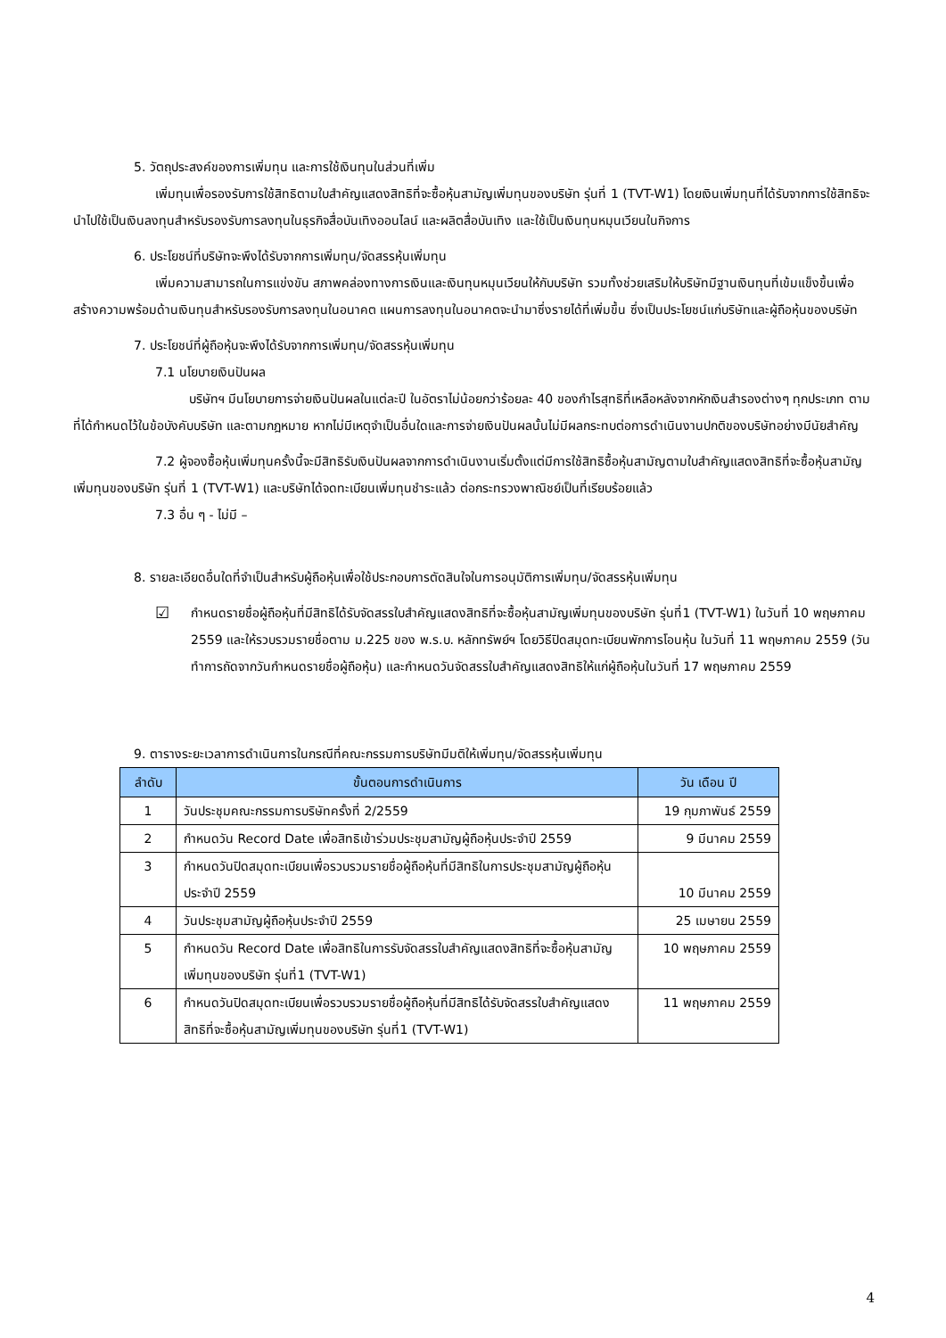5. วัตถุประสงค์ของการเพิ่มทุน และการใช้เงินทุนในส่วนที่เพิ่ม
เพิ่มทุนเพื่อรองรับการใช้สิทธิตามใบสำคัญแสดงสิทธิที่จะซื้อหุ้นสามัญเพิ่มทุนของบริษัท รุ่นที่ 1 (TVT-W1) โดยเงินเพิ่มทุนที่ได้รับจากการใช้สิทธิจะนำไปใช้เป็นเงินลงทุนสำหรับรองรับการลงทุนในธุรกิจสื่อบันเทิงออนไลน์ และผลิตสื่อบันเทิง และใช้เป็นเงินทุนหมุนเวียนในกิจการ
6. ประโยชน์ที่บริษัทจะพึงได้รับจากการเพิ่มทุน/จัดสรรหุ้นเพิ่มทุน
เพิ่มความสามารถในการแข่งขัน สภาพคล่องทางการเงินและเงินทุนหมุนเวียนให้กับบริษัท รวมทั้งช่วยเสริมให้บริษัทมีฐานเงินทุนที่เข้มแข็งขึ้นเพื่อสร้างความพร้อมด้านเงินทุนสำหรับรองรับการลงทุนในอนาคต แผนการลงทุนในอนาคตจะนำมาซึ่งรายได้ที่เพิ่มขึ้น ซึ่งเป็นประโยชน์แก่บริษัทและผู้ถือหุ้นของบริษัท
7. ประโยชน์ที่ผู้ถือหุ้นจะพึงได้รับจากการเพิ่มทุน/จัดสรรหุ้นเพิ่มทุน
7.1 นโยบายเงินปันผล
บริษัทฯ มีนโยบายการจ่ายเงินปันผลในแต่ละปี ในอัตราไม่น้อยกว่าร้อยละ 40 ของกำไรสุทธิที่เหลือหลังจากหักเงินสำรองต่างๆ ทุกประเภท ตามที่ได้กำหนดไว้ในข้อบังคับบริษัท และตามกฎหมาย หากไม่มีเหตุจำเป็นอื่นใดและการจ่ายเงินปันผลนั้นไม่มีผลกระทบต่อการดำเนินงานปกติของบริษัทอย่างมีนัยสำคัญ
7.2 ผู้จองซื้อหุ้นเพิ่มทุนครั้งนี้จะมีสิทธิรับเงินปันผลจากการดำเนินงานเริ่มตั้งแต่มีการใช้สิทธิซื้อหุ้นสามัญตามใบสำคัญแสดงสิทธิที่จะซื้อหุ้นสามัญเพิ่มทุนของบริษัท รุ่นที่ 1 (TVT-W1) และบริษัทได้จดทะเบียนเพิ่มทุนชำระแล้ว ต่อกระทรวงพาณิชย์เป็นที่เรียบร้อยแล้ว
7.3 อื่น ๆ - ไม่มี –
8. รายละเอียดอื่นใดที่จำเป็นสำหรับผู้ถือหุ้นเพื่อใช้ประกอบการตัดสินใจในการอนุมัติการเพิ่มทุน/จัดสรรหุ้นเพิ่มทุน
☑
กำหนดรายชื่อผู้ถือหุ้นที่มีสิทธิได้รับจัดสรรใบสำคัญแสดงสิทธิที่จะซื้อหุ้นสามัญเพิ่มทุนของบริษัท รุ่นที่1 (TVT-W1) ในวันที่ 10 พฤษภาคม 2559 และให้รวบรวมรายชื่อตาม ม.225 ของ พ.ร.บ. หลักทรัพย์ฯ โดยวิธีปิดสมุดทะเบียนพักการโอนหุ้น ในวันที่ 11 พฤษภาคม 2559 (วันทำการถัดจากวันกำหนดรายชื่อผู้ถือหุ้น) และกำหนดวันจัดสรรใบสำคัญแสดงสิทธิให้แก่ผู้ถือหุ้นในวันที่ 17 พฤษภาคม 2559
9. ตารางระยะเวลาการดำเนินการในกรณีที่คณะกรรมการบริษัทมีมติให้เพิ่มทุน/จัดสรรหุ้นเพิ่มทุน
| ลำดับ | ขั้นตอนการดำเนินการ | วัน เดือน ปี |
| --- | --- | --- |
| 1 | วันประชุมคณะกรรมการบริษัทครั้งที่ 2/2559 | 19 กุมภาพันธ์ 2559 |
| 2 | กำหนดวัน Record Date เพื่อสิทธิเข้าร่วมประชุมสามัญผู้ถือหุ้นประจำปี 2559 | 9 มีนาคม 2559 |
| 3 | กำหนดวันปิดสมุดทะเบียนเพื่อรวบรวมรายชื่อผู้ถือหุ้นที่มีสิทธิในการประชุมสามัญผู้ถือหุ้นประจำปี 2559 | 10 มีนาคม 2559 |
| 4 | วันประชุมสามัญผู้ถือหุ้นประจำปี 2559 | 25 เมษายน 2559 |
| 5 | กำหนดวัน Record Date เพื่อสิทธิในการรับจัดสรรใบสำคัญแสดงสิทธิที่จะซื้อหุ้นสามัญเพิ่มทุนของบริษัท รุ่นที่1 (TVT-W1) | 10 พฤษภาคม 2559 |
| 6 | กำหนดวันปิดสมุดทะเบียนเพื่อรวบรวมรายชื่อผู้ถือหุ้นที่มีสิทธิได้รับจัดสรรใบสำคัญแสดงสิทธิที่จะซื้อหุ้นสามัญเพิ่มทุนของบริษัท รุ่นที่1 (TVT-W1) | 11 พฤษภาคม 2559 |
4